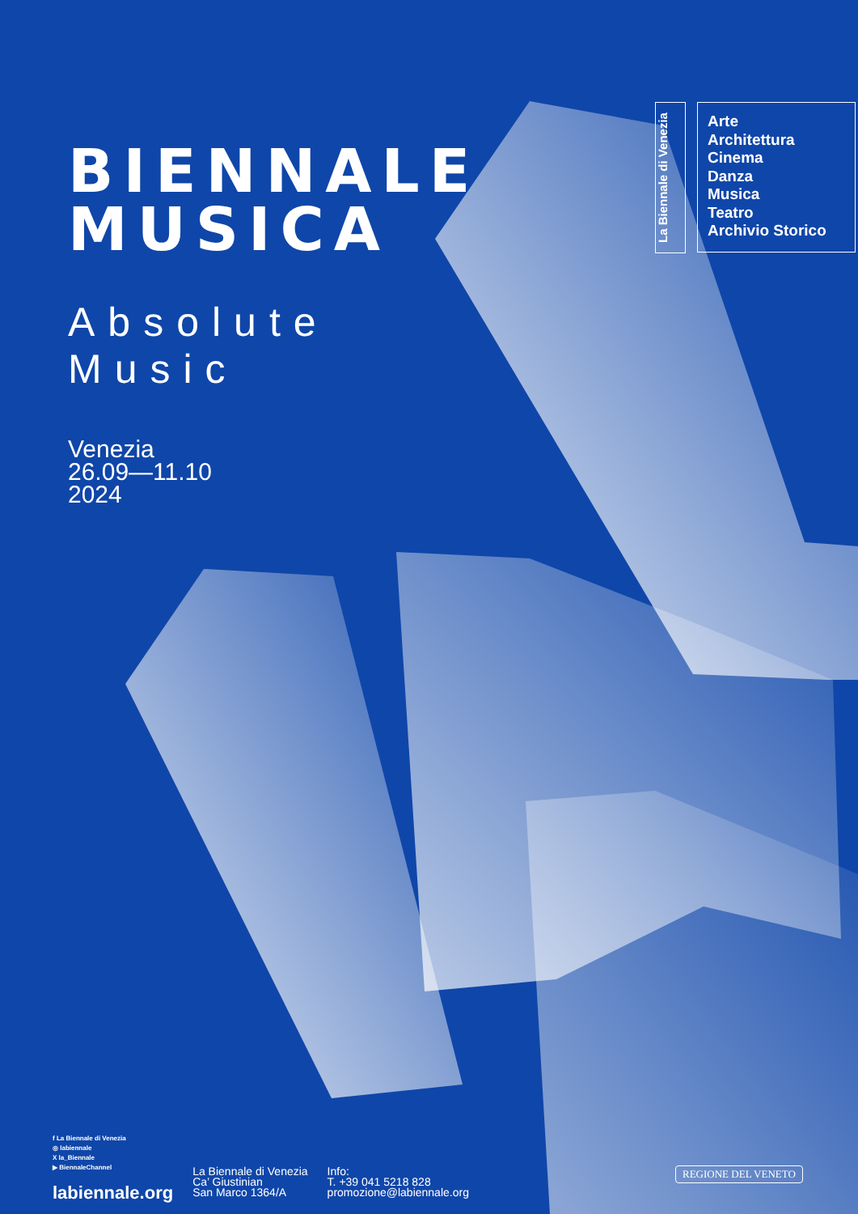BIENNALE
MUSICA
Absolute Music
Venezia
26.09—11.10
2024
La Biennale di Venezia
Arte
Architettura
Cinema
Danza
Musica
Teatro
Archivio Storico
f La Biennale di Venezia
◎ labiennale
X la_Biennale
▶ BiennaleChannel
labiennale.org
La Biennale di Venezia
Ca’ Giustinian
San Marco 1364/A
Info:
T. +39 041 5218 828
promozione@labiennale.org
REGIONE DEL VENETO